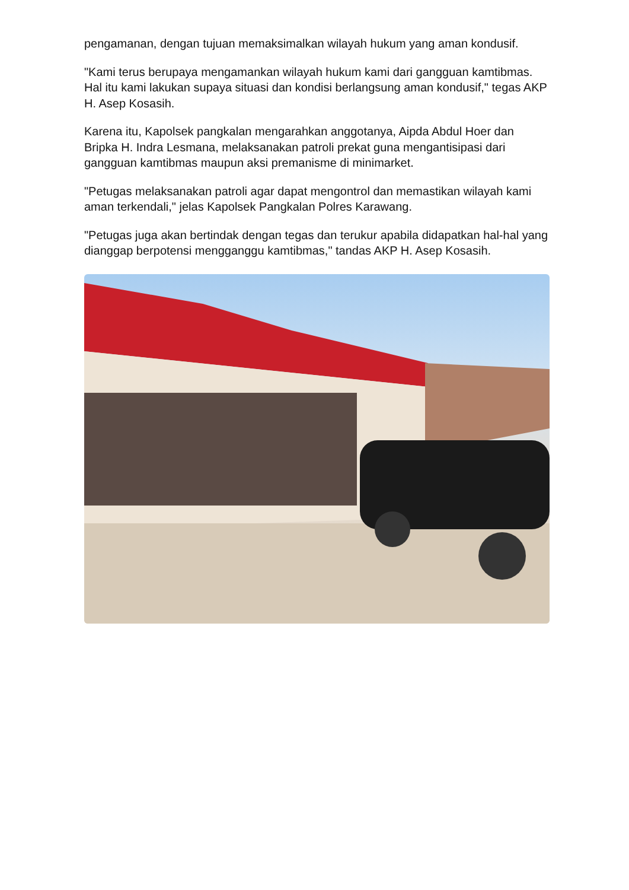pengamanan, dengan tujuan memaksimalkan wilayah hukum yang aman kondusif.
"Kami terus berupaya mengamankan wilayah hukum kami dari gangguan kamtibmas. Hal itu kami lakukan supaya situasi dan kondisi berlangsung aman kondusif," tegas AKP H. Asep Kosasih.
Karena itu, Kapolsek pangkalan mengarahkan anggotanya, Aipda Abdul Hoer dan Bripka H. Indra Lesmana, melaksanakan patroli prekat guna mengantisipasi dari gangguan kamtibmas maupun aksi premanisme di minimarket.
"Petugas melaksanakan patroli agar dapat mengontrol dan memastikan wilayah kami aman terkendali," jelas Kapolsek Pangkalan Polres Karawang.
"Petugas juga akan bertindak dengan tegas dan terukur apabila didapatkan hal-hal yang dianggap berpotensi mengganggu kamtibmas," tandas AKP H. Asep Kosasih.